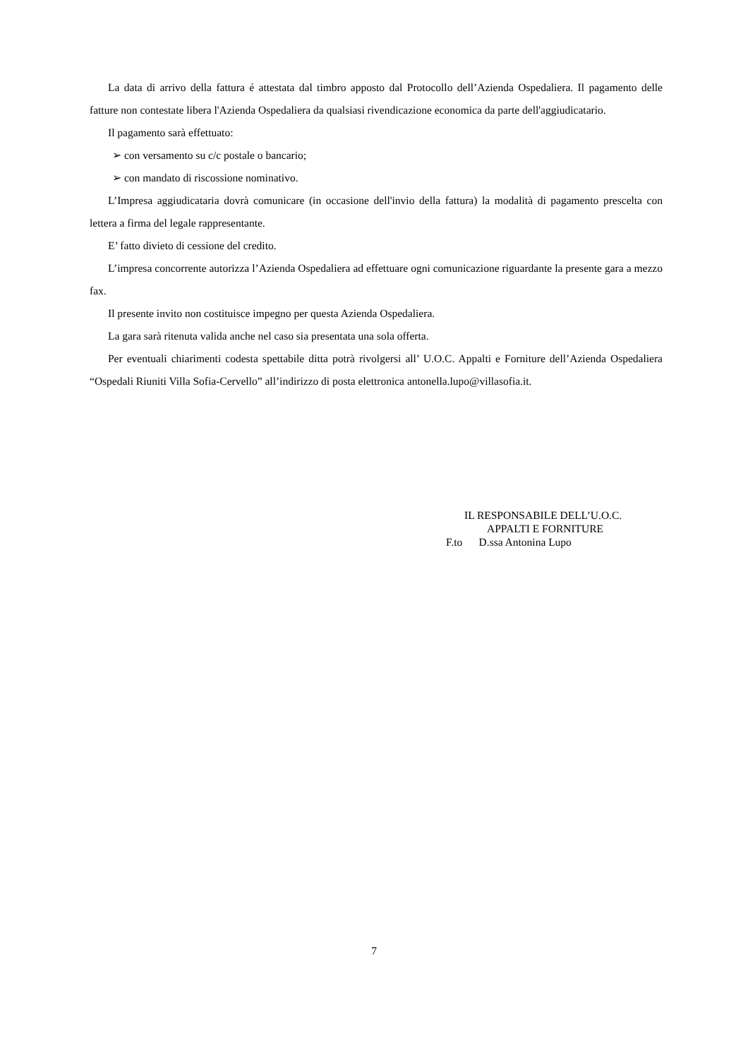La data di arrivo della fattura é attestata dal timbro apposto dal Protocollo dell’Azienda Ospedaliera. Il pagamento delle fatture non contestate libera l'Azienda Ospedaliera da qualsiasi rivendicazione economica da parte dell'aggiudicatario.
Il pagamento sarà effettuato:
➢ con versamento su c/c postale o bancario;
➢ con mandato di riscossione nominativo.
L’Impresa aggiudicataria dovrà comunicare (in occasione dell'invio della fattura) la modalità di pagamento prescelta con lettera a firma del legale rappresentante.
E’ fatto divieto di cessione del credito.
L’impresa concorrente autorizza l’Azienda Ospedaliera ad effettuare ogni comunicazione riguardante la presente gara a mezzo fax.
Il presente invito non costituisce impegno per questa Azienda Ospedaliera.
La gara sarà ritenuta valida anche nel caso sia presentata una sola offerta.
Per eventuali chiarimenti codesta spettabile ditta potrà rivolgersi all’ U.O.C. Appalti e Forniture dell’Azienda Ospedaliera “Ospedali Riuniti Villa Sofia-Cervello” all’indirizzo di posta elettronica antonella.lupo@villasofia.it.
IL RESPONSABILE DELL’U.O.C.
APPALTI E FORNITURE
F.to D.ssa Antonina Lupo
7